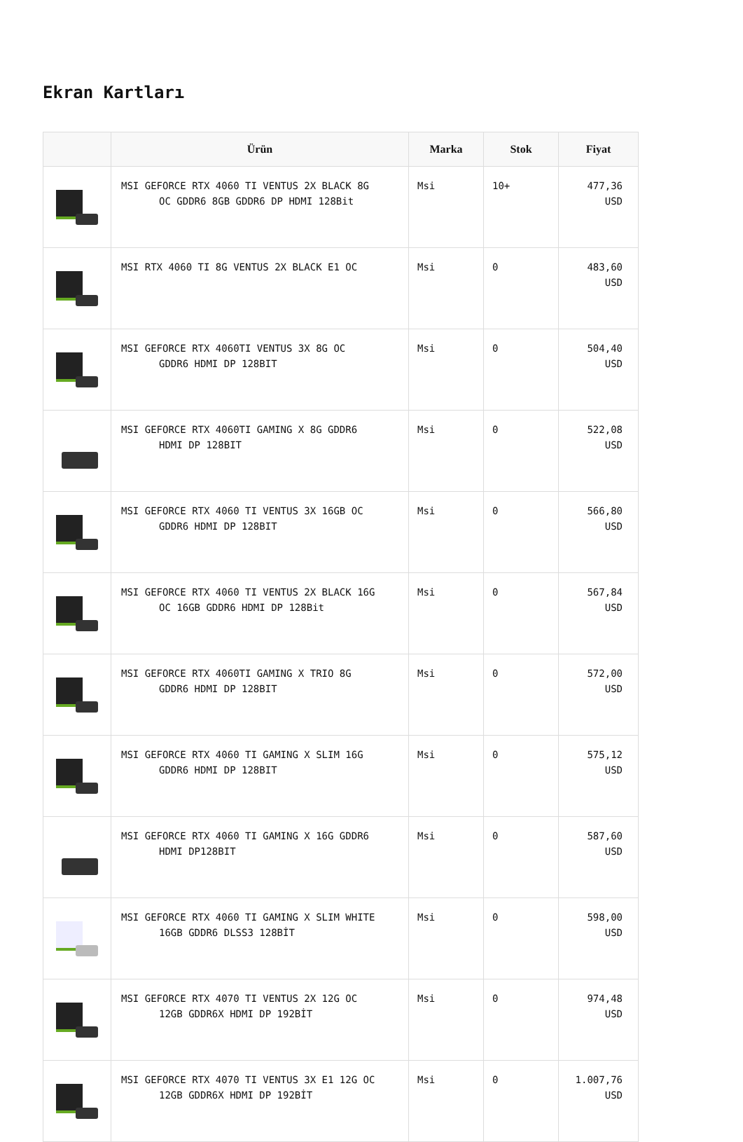Ekran Kartları
| | Ürün | Marka | Stok | Fiyat |
| --- | --- | --- | --- | --- |
| | MSI GEFORCE RTX 4060 TI VENTUS 2X BLACK 8G OC GDDR6 8GB GDDR6 DP HDMI 128Bit | Msi | 10+ | 477,36 USD |
| | MSI RTX 4060 TI 8G VENTUS 2X BLACK E1 OC | Msi | 0 | 483,60 USD |
| | MSI GEFORCE RTX 4060TI VENTUS 3X 8G OC GDDR6 HDMI DP 128BIT | Msi | 0 | 504,40 USD |
| | MSI GEFORCE RTX 4060TI GAMING X 8G GDDR6 HDMI DP 128BIT | Msi | 0 | 522,08 USD |
| | MSI GEFORCE RTX 4060 TI VENTUS 3X 16GB OC GDDR6 HDMI DP 128BIT | Msi | 0 | 566,80 USD |
| | MSI GEFORCE RTX 4060 TI VENTUS 2X BLACK 16G OC 16GB GDDR6 HDMI DP 128Bit | Msi | 0 | 567,84 USD |
| | MSI GEFORCE RTX 4060TI GAMING X TRIO 8G GDDR6 HDMI DP 128BIT | Msi | 0 | 572,00 USD |
| | MSI GEFORCE RTX 4060 TI GAMING X SLIM 16G GDDR6 HDMI DP 128BIT | Msi | 0 | 575,12 USD |
| | MSI GEFORCE RTX 4060 TI GAMING X 16G GDDR6 HDMI DP128BIT | Msi | 0 | 587,60 USD |
| | MSI GEFORCE RTX 4060 TI GAMING X SLIM WHITE 16GB GDDR6 DLSS3 128BİT | Msi | 0 | 598,00 USD |
| | MSI GEFORCE RTX 4070 TI VENTUS 2X 12G OC 12GB GDDR6X HDMI DP 192BİT | Msi | 0 | 974,48 USD |
| | MSI GEFORCE RTX 4070 TI VENTUS 3X E1 12G OC 12GB GDDR6X HDMI DP 192BİT | Msi | 0 | 1.007,76 USD |